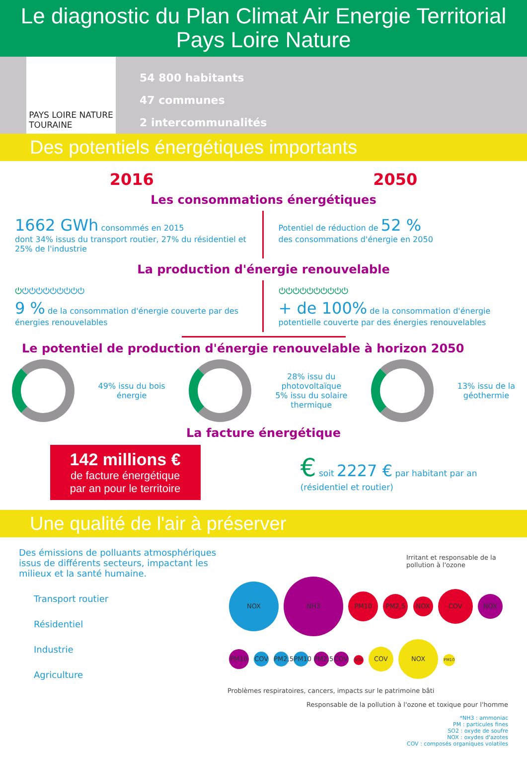Le diagnostic du Plan Climat Air Energie Territorial
Pays Loire Nature
PAYS LOIRE NATURE
TOURAINE
54 800 habitants
47 communes
2 intercommunalités
Des potentiels énergétiques importants
2016 2050
Les consommations énergétiques
1662 GWh consommés en 2015
dont 34% issus du transport routier, 27% du résidentiel et 25% de l'industrie
Potentiel de réduction de 52 %
des consommations d'énergie en 2050
La production d'énergie renouvelable
⏻⏻⏻⏻⏻⏻⏻⏻⏻⏻
9 % de la consommation d'énergie couverte par des énergies renouvelables
⏻⏻⏻⏻⏻⏻⏻⏻⏻⏻
+ de 100% de la consommation d'énergie potentielle couverte par des énergies renouvelables
Le potentiel de production d'énergie renouvelable à horizon 2050
49% issu du bois
énergie 28% issu du
photovoltaïque
5% issu du solaire
thermique 13% issu de la
géothermie
La facture énergétique
142 millions €
de facture énergétique
par an pour le territoire
€ soit 2227 € par habitant par an
(résidentiel et routier)
Une qualité de l'air à préserver
Des émissions de polluants atmosphériques issus de différents secteurs, impactant les milieux et la santé humaine.
Transport routier
Résidentiel
Industrie
Agriculture
Irritant et responsable de la pollution à l'ozone
NOX NH3 PM10 PM2,5 NOX COV NOX PM10 COV PM2,5 PM10 PM2,5 COV SO2 COV NOX PM10
Problèmes respiratoires, cancers, impacts sur le patrimoine bâti
Responsable de la pollution à l'ozone et toxique pour l'homme
*NH3 : ammoniac
PM : particules fines
SO2 : oxyde de soufre
NOX : oxydes d'azotes
COV : composés organiques volatiles